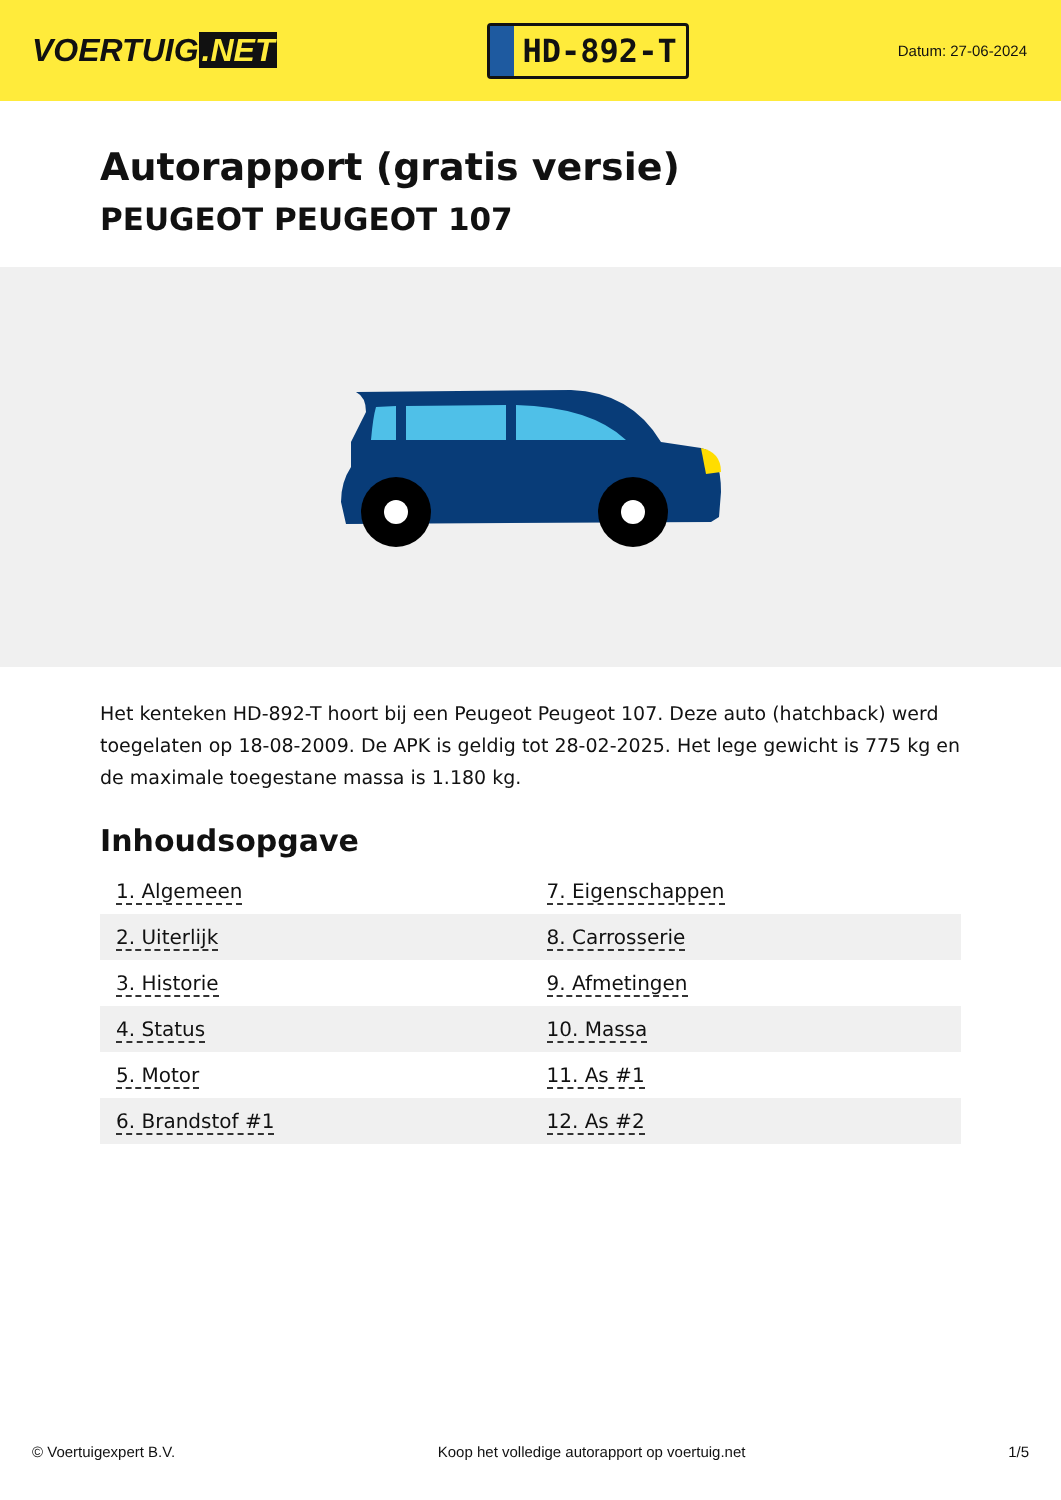VOERTUIG.NET
HD-892-T
Datum: 27-06-2024
Autorapport (gratis versie)
PEUGEOT PEUGEOT 107
Het kenteken HD-892-T hoort bij een Peugeot Peugeot 107. Deze auto (hatchback) werd toegelaten op 18-08-2009. De APK is geldig tot 28-02-2025. Het lege gewicht is 775 kg en de maximale toegestane massa is 1.180 kg.
Inhoudsopgave
| 1. Algemeen | 7. Eigenschappen |
| 2. Uiterlijk | 8. Carrosserie |
| 3. Historie | 9. Afmetingen |
| 4. Status | 10. Massa |
| 5. Motor | 11. As #1 |
| 6. Brandstof #1 | 12. As #2 |
© Voertuigexpert B.V. Koop het volledige autorapport op voertuig.net 1/5